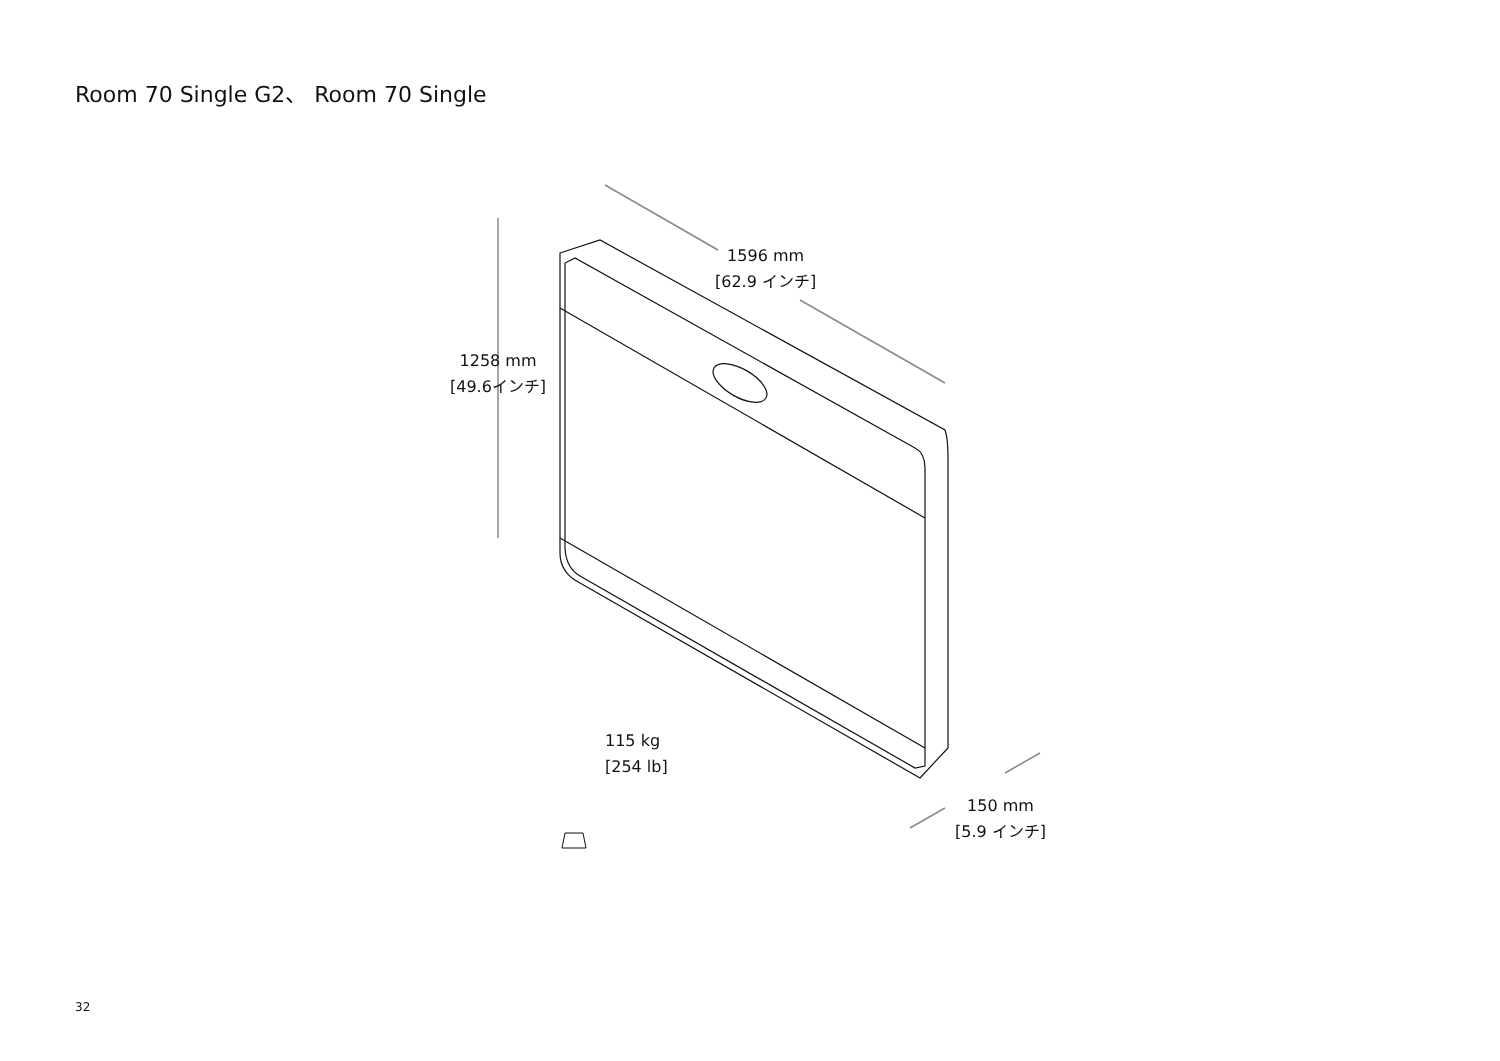Room 70 Single G2、 Room 70 Single
1596 mm
[62.9 インチ]
1258 mm
[49.6インチ]
115 kg
[254 lb]
150 mm
[5.9 インチ]
32